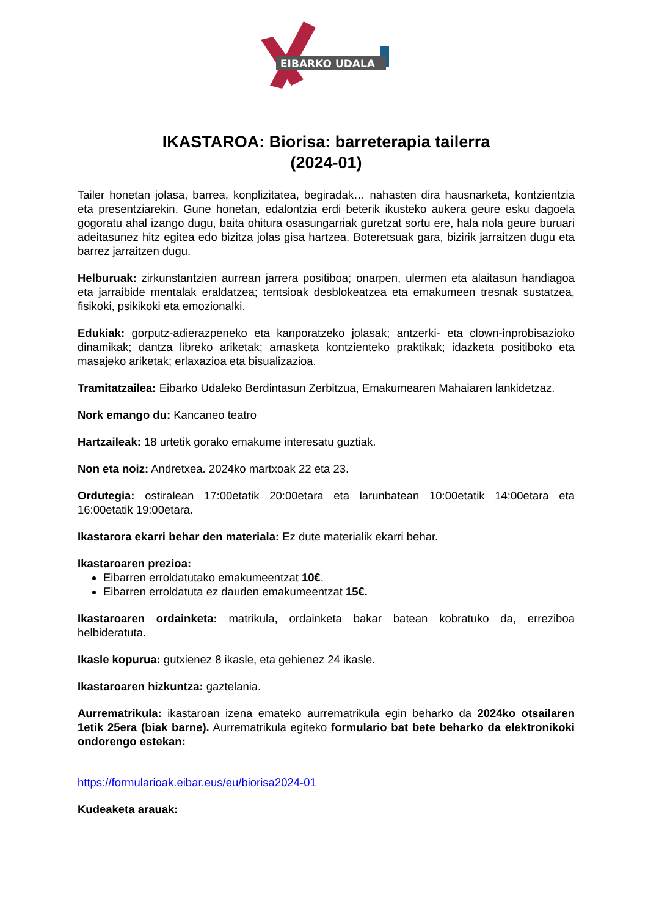EIBARKO UDALA
IKASTAROA: Biorisa: barreterapia tailerra
(2024-01)
Tailer honetan jolasa, barrea, konplizitatea, begiradak… nahasten dira hausnarketa, kontzientzia eta presentziarekin. Gune honetan, edalontzia erdi beterik ikusteko aukera geure esku dagoela gogoratu ahal izango dugu, baita ohitura osasungarriak guretzat sortu ere, hala nola geure buruari adeitasunez hitz egitea edo bizitza jolas gisa hartzea. Boteretsuak gara, bizirik jarraitzen dugu eta barrez jarraitzen dugu.
Helburuak: zirkunstantzien aurrean jarrera positiboa; onarpen, ulermen eta alaitasun handiagoa eta jarraibide mentalak eraldatzea; tentsioak desblokeatzea eta emakumeen tresnak sustatzea, fisikoki, psikikoki eta emozionalki.
Edukiak: gorputz-adierazpeneko eta kanporatzeko jolasak; antzerki- eta clown-inprobisazioko dinamikak; dantza libreko ariketak; arnasketa kontzienteko praktikak; idazketa positiboko eta masajeko ariketak; erlaxazioa eta bisualizazioa.
Tramitatzailea: Eibarko Udaleko Berdintasun Zerbitzua, Emakumearen Mahaiaren lankidetzaz.
Nork emango du: Kancaneo teatro
Hartzaileak: 18 urtetik gorako emakume interesatu guztiak.
Non eta noiz: Andretxea. 2024ko martxoak 22 eta 23.
Ordutegia: ostiralean 17:00etatik 20:00etara eta larunbatean 10:00etatik 14:00etara eta 16:00etatik 19:00etara.
Ikastarora ekarri behar den materiala: Ez dute materialik ekarri behar.
Ikastaroaren prezioa:
Eibarren erroldatutako emakumeentzat 10€.
Eibarren erroldatuta ez dauden emakumeentzat 15€.
Ikastaroaren ordainketa: matrikula, ordainketa bakar batean kobratuko da, erreziboa helbideratuta.
Ikasle kopurua: gutxienez 8 ikasle, eta gehienez 24 ikasle.
Ikastaroaren hizkuntza: gaztelania.
Aurrematrikula: ikastaroan izena emateko aurrematrikula egin beharko da 2024ko otsailaren 1etik 25era (biak barne). Aurrematrikula egiteko formulario bat bete beharko da elektronikoki ondorengo estekan:
https://formularioak.eibar.eus/eu/biorisa2024-01
Kudeaketa arauak: